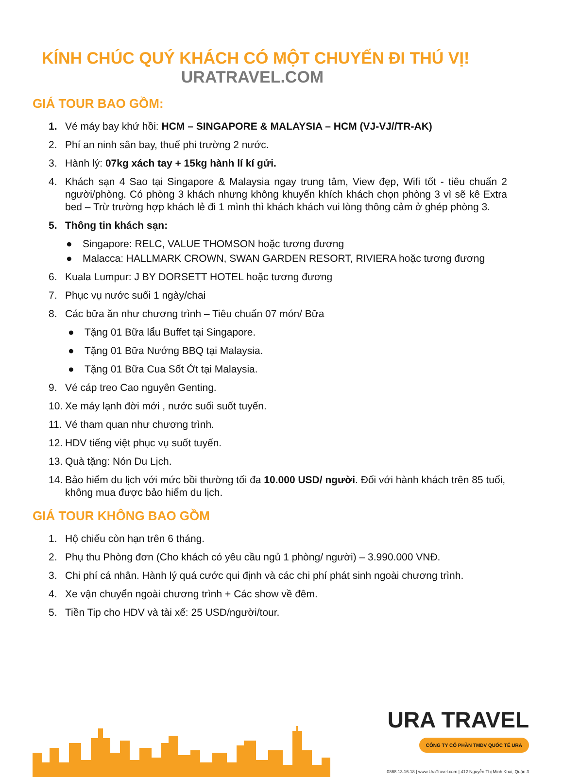KÍNH CHÚC QUÝ KHÁCH CÓ MỘT CHUYẾN ĐI THÚ VỊ!
URATRAVEL.COM
GIÁ TOUR BAO GỒM:
1. Vé máy bay khứ hồi: HCM – SINGAPORE & MALAYSIA – HCM (VJ-VJ//TR-AK)
2. Phí an ninh sân bay, thuế phi trường 2 nước.
3. Hành lý: 07kg xách tay + 15kg hành lí kí gửi.
4. Khách sạn 4 Sao tại Singapore & Malaysia ngay trung tâm, View đẹp, Wifi tốt - tiêu chuẩn 2 người/phòng. Có phòng 3 khách nhưng không khuyến khích khách chọn phòng 3 vì sẽ kê Extra bed – Trừ trường hợp khách lẻ đi 1 mình thì khách khách vui lòng thông cảm ở ghép phòng 3.
5. Thông tin khách sạn:
● Singapore: RELC, VALUE THOMSON hoặc tương đương
● Malacca: HALLMARK CROWN, SWAN GARDEN RESORT, RIVIERA hoặc tương đương
6. Kuala Lumpur: J BY DORSETT HOTEL hoặc tương đương
7. Phục vụ nước suối 1 ngày/chai
8. Các bữa ăn như chương trình – Tiêu chuẩn 07 món/ Bữa
● Tặng 01 Bữa lẩu Buffet tại Singapore.
● Tặng 01 Bữa Nướng BBQ tại Malaysia.
● Tặng 01 Bữa Cua Sốt Ớt tại Malaysia.
9. Vé cáp treo Cao nguyên Genting.
10.
Xe máy lạnh đời mới , nước suối suốt tuyến.
11.
Vé tham quan như chương trình.
12.
HDV tiếng việt phục vụ suốt tuyến.
13.
Quà tặng: Nón Du Lịch.
14.
Bảo hiểm du lịch với mức bồi thường tối đa 10.000 USD/ người. Đối với hành khách trên 85 tuổi, không mua được bảo hiểm du lịch.
GIÁ TOUR KHÔNG BAO GỒM
1. Hộ chiếu còn hạn trên 6 tháng.
2. Phụ thu Phòng đơn (Cho khách có yêu cầu ngủ 1 phòng/ người) – 3.990.000 VNĐ.
3. Chi phí cá nhân. Hành lý quá cước qui định và các chi phí phát sinh ngoài chương trình.
4. Xe vận chuyển ngoài chương trình + Các show về đêm.
5. Tiền Tip cho HDV và tài xế: 25 USD/người/tour.
URA TRAVEL
CÔNG TY CỔ PHẦN TMDV QUỐC TẾ URA
0868.13.16.18 | www.UraTravel.com | 412 Nguyễn Thị Minh Khai, Quận 3